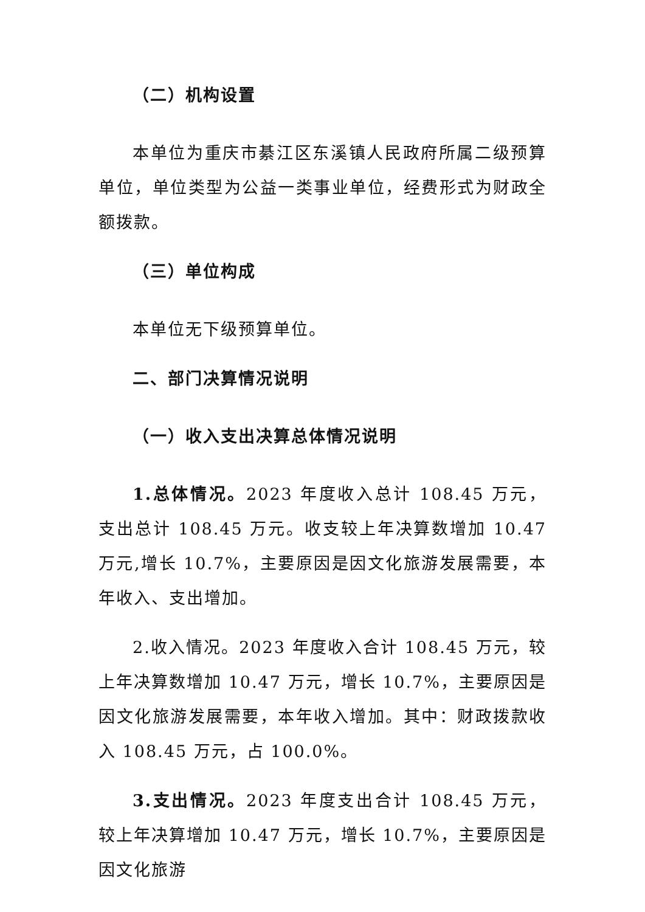（二）机构设置
本单位为重庆市綦江区东溪镇人民政府所属二级预算单位，单位类型为公益一类事业单位，经费形式为财政全额拨款。
（三）单位构成
本单位无下级预算单位。
二、部门决算情况说明
（一）收入支出决算总体情况说明
1.总体情况。2023 年度收入总计 108.45 万元，支出总计 108.45 万元。收支较上年决算数增加 10.47 万元,增长 10.7%，主要原因是因文化旅游发展需要，本年收入、支出增加。
2.收入情况。2023 年度收入合计 108.45 万元，较上年决算数增加 10.47 万元，增长 10.7%，主要原因是因文化旅游发展需要，本年收入增加。其中：财政拨款收入 108.45 万元，占 100.0%。
3.支出情况。2023 年度支出合计 108.45 万元，较上年决算增加 10.47 万元，增长 10.7%，主要原因是因文化旅游